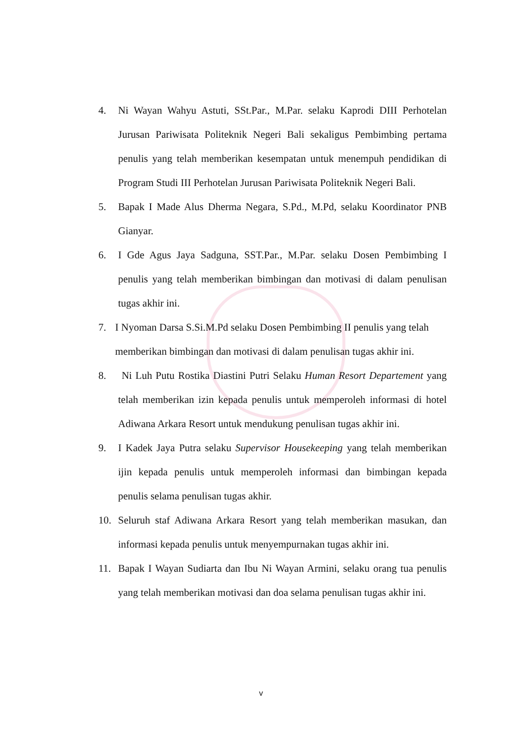4. Ni Wayan Wahyu Astuti, SSt.Par., M.Par. selaku Kaprodi DIII Perhotelan Jurusan Pariwisata Politeknik Negeri Bali sekaligus Pembimbing pertama penulis yang telah memberikan kesempatan untuk menempuh pendidikan di Program Studi III Perhotelan Jurusan Pariwisata Politeknik Negeri Bali.
5. Bapak I Made Alus Dherma Negara, S.Pd., M.Pd, selaku Koordinator PNB Gianyar.
6. I Gde Agus Jaya Sadguna, SST.Par., M.Par. selaku Dosen Pembimbing I penulis yang telah memberikan bimbingan dan motivasi di dalam penulisan tugas akhir ini.
7. I Nyoman Darsa S.Si.M.Pd selaku Dosen Pembimbing II penulis yang telah memberikan bimbingan dan motivasi di dalam penulisan tugas akhir ini.
8. Ni Luh Putu Rostika Diastini Putri Selaku Human Resort Departement yang telah memberikan izin kepada penulis untuk memperoleh informasi di hotel Adiwana Arkara Resort untuk mendukung penulisan tugas akhir ini.
9. I Kadek Jaya Putra selaku Supervisor Housekeeping yang telah memberikan ijin kepada penulis untuk memperoleh informasi dan bimbingan kepada penulis selama penulisan tugas akhir.
10. Seluruh staf Adiwana Arkara Resort yang telah memberikan masukan, dan informasi kepada penulis untuk menyempurnakan tugas akhir ini.
11. Bapak I Wayan Sudiarta dan Ibu Ni Wayan Armini, selaku orang tua penulis yang telah memberikan motivasi dan doa selama penulisan tugas akhir ini.
v